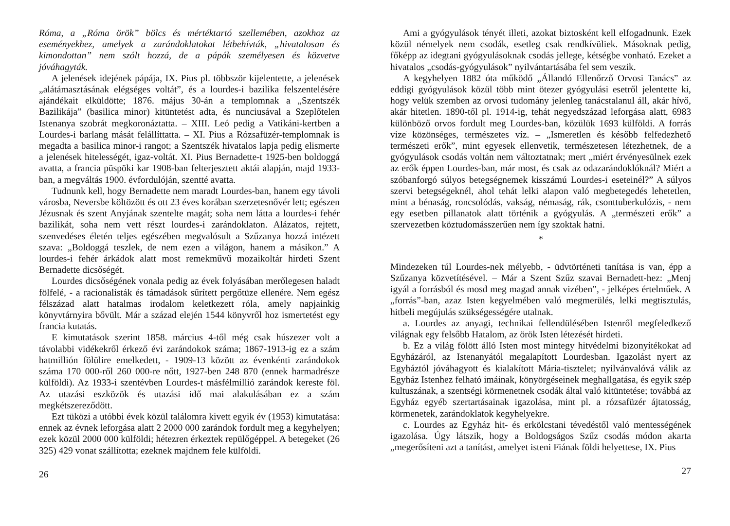Róma, a „Róma örök” bölcs és mértéktartó szellemében, azokhoz az eseményekhez, amelyek a zarándoklatokat létbehívták, „hivatalosan és kimondottan” nem szólt hozzá, de a pápák személyesen és közvetve jóváhagyták.
A jelenések idejének pápája, IX. Pius pl. többször kijelentette, a jelenések „alátámasztásának elégséges voltát”, és a lourdes-i bazilika felszentelésére ajándékait elküldötte; 1876. május 30-án a templomnak a „Szentszék Bazilikája” (basilica minor) kitüntetést adta, és nunciusával a Szeplőtelen Istenanya szobrát megkoronáztatta. – XIII. Leó pedig a Vatikáni-kertben a Lourdes-i barlang mását felállíttatta. – XI. Pius a Rózsafüzér-templomnak is megadta a basilica minor-i rangot; a Szentszék hivatalos lapja pedig elismerte a jelenések hitelességét, igaz-voltát. XI. Pius Bernadette-t 1925-ben boldoggá avatta, a francia püspöki kar 1908-ban felterjesztett aktái alapján, majd 1933-ban, a megváltás 1900. évfordulóján, szentté avatta.
Tudnunk kell, hogy Bernadette nem maradt Lourdes-ban, hanem egy távoli városba, Neversbe költözött és ott 23 éves korában szerzetesnővér lett; egészen Jézusnak és szent Anyjának szentelte magát; soha nem látta a lourdes-i fehér bazilikát, soha nem vett részt lourdes-i zarándoklaton. Alázatos, rejtett, szenvedéses életén teljes egészében megvalósult a Szűzanya hozzá intézett szava: „Boldoggá teszlek, de nem ezen a világon, hanem a másikon.” A lourdes-i fehér árkádok alatt most remekművű mozaikoltár hirdeti Szent Bernadette dicsőségét.
Lourdes dicsőségének vonala pedig az évek folyásában merőlegesen haladt fölfelé, - a racionalisták és támadások sűrített pergőtüze ellenére. Nem egész félszázad alatt hatalmas irodalom keletkezett róla, amely napjainkig könyvtárnyira bővült. Már a század elején 1544 könyvről hoz ismertetést egy francia kutatás.
E kimutatások szerint 1858. március 4-től még csak húszezer volt a távolabbi vidékekről érkező évi zarándokok száma; 1867-1913-ig ez a szám hatmillión fölülire emelkedett, - 1909-13 között az évenkénti zarándokok száma 170 000-ről 260 000-re nőtt, 1927-ben 248 870 (ennek harmadrésze külföldi). Az 1933-i szentévben Lourdes-t másfélmillió zarándok kereste föl. Az utazási eszközök és utazási idő mai alakulásában ez a szám megkétszereződött.
Ezt tüközi a utóbbi évek közül találomra kivett egyik év (1953) kimutatása: ennek az évnek leforgása alatt 2 2000 000 zarándok fordult meg a kegyhelyen; ezek közül 2000 000 külföldi; hétezren érkeztek repülőgéppel. A betegeket (26 325) 429 vonat szállította; ezeknek majdnem fele külföldi.
26
Ami a gyógyulások tényét illeti, azokat biztosként kell elfogadnunk. Ezek közül némelyek nem csodák, esetleg csak rendkívüliek. Másoknak pedig, főképp az idegtani gyógyulásoknak csodás jellege, kétségbe vonható. Ezeket a hivatalos „csodás-gyógyulások” nyilvántartásába fel sem veszik.
A kegyhelyen 1882 óta működő „Állandó Ellenőrző Orvosi Tanács” az eddigi gyógyulások közül több mint ötezer gyógyulási esetről jelentette ki, hogy velük szemben az orvosi tudomány jelenleg tanácstalanul áll, akár hívő, akár hitetlen. 1890-től pl. 1914-ig, tehát negyedszázad leforgása alatt, 6983 különböző orvos fordult meg Lourdes-ban, közülük 1693 külföldi. A forrás vize közönséges, természetes víz. – „Ismeretlen és később felfedezhető természeti erők”, mint egyesek ellenvetik, természetesen létezhetnek, de a gyógyulások csodás voltán nem változtatnak; mert „miért érvényesülnek ezek az erők éppen Lourdes-ban, már most, és csak az odazarándoklóknál? Miért a szóbanforgó súlyos betegségnemek kisszámú Lourdes-i eseteinél?” A súlyos szervi betegségeknél, ahol tehát lelki alapon való megbetegedés lehetetlen, mint a bénaság, roncsolódás, vakság, némaság, rák, csonttuberkulózis, - nem egy esetben pillanatok alatt történik a gyógyulás. A „természeti erők” a szervezetben köztudomásszerűen nem így szoktak hatni.
*
Mindezeken túl Lourdes-nek mélyebb, - üdvtörténeti tanítása is van, épp a Szűzanya közvetítésével. – Már a Szent Szűz szavai Bernadett-hez: „Menj igyál a forrásból és mosd meg magad annak vizében”, - jelképes értelműek. A „forrás”-ban, azaz Isten kegyelmében való megmerülés, lelki megtisztulás, hitbeli megújulás szükségességére utalnak.
a. Lourdes az anyagi, technikai fellendülésében Istenről megfeledkező világnak egy felsőbb Hatalom, az örök Isten létezését hirdeti.
b. Ez a világ fölött álló Isten most mintegy hitvédelmi bizonyítékokat ad Egyházáról, az Istenanyától megalapított Lourdesban. Igazolást nyert az Egyháztól jóváhagyott és kialakított Mária-tisztelet; nyilvánvalóvá válik az Egyház Istenhez felható imáinak, könyörgéseinek meghallgatása, és egyik szép kultuszának, a szentségi körmenetnek csodák által való kitüntetése; továbbá az Egyház egyéb szertartásainak igazolása, mint pl. a rózsafüzér ájtatosság, körmenetek, zarándoklatok kegyhelyekre.
c. Lourdes az Egyház hit- és erkölcstani tévedéstől való mentességének igazolása. Úgy látszik, hogy a Boldogságos Szűz csodás módon akarta „megerősíteni azt a tanítást, amelyet isteni Fiának földi helyettese, IX. Pius
27